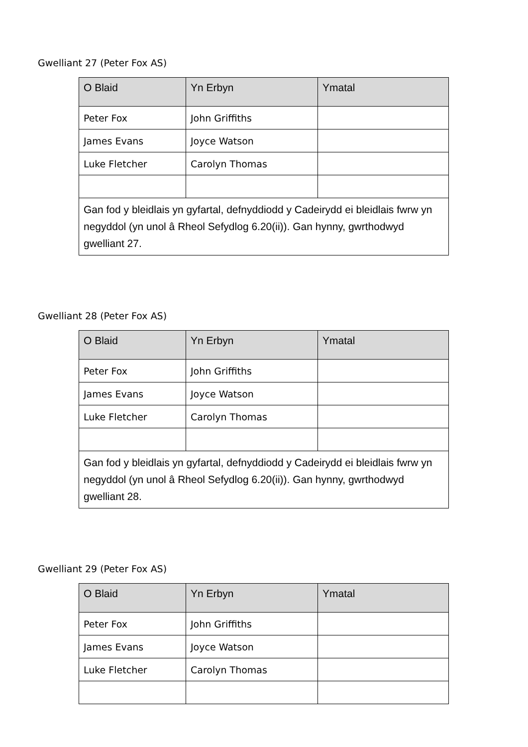Gwelliant 27 (Peter Fox AS)
| O Blaid | Yn Erbyn | Ymatal |
| --- | --- | --- |
| Peter Fox | John Griffiths | |
| James Evans | Joyce Watson | |
| Luke Fletcher | Carolyn Thomas | |
| Gan fod y bleidlais yn gyfartal, defnyddiodd y Cadeirydd ei bleidlais fwrw yn negyddol (yn unol â Rheol Sefydlog 6.20(ii)). Gan hynny, gwrthodwyd gwelliant 27. | | |
Gwelliant 28 (Peter Fox AS)
| O Blaid | Yn Erbyn | Ymatal |
| --- | --- | --- |
| Peter Fox | John Griffiths | |
| James Evans | Joyce Watson | |
| Luke Fletcher | Carolyn Thomas | |
| Gan fod y bleidlais yn gyfartal, defnyddiodd y Cadeirydd ei bleidlais fwrw yn negyddol (yn unol â Rheol Sefydlog 6.20(ii)). Gan hynny, gwrthodwyd gwelliant 28. | | |
Gwelliant 29 (Peter Fox AS)
| O Blaid | Yn Erbyn | Ymatal |
| --- | --- | --- |
| Peter Fox | John Griffiths | |
| James Evans | Joyce Watson | |
| Luke Fletcher | Carolyn Thomas | |